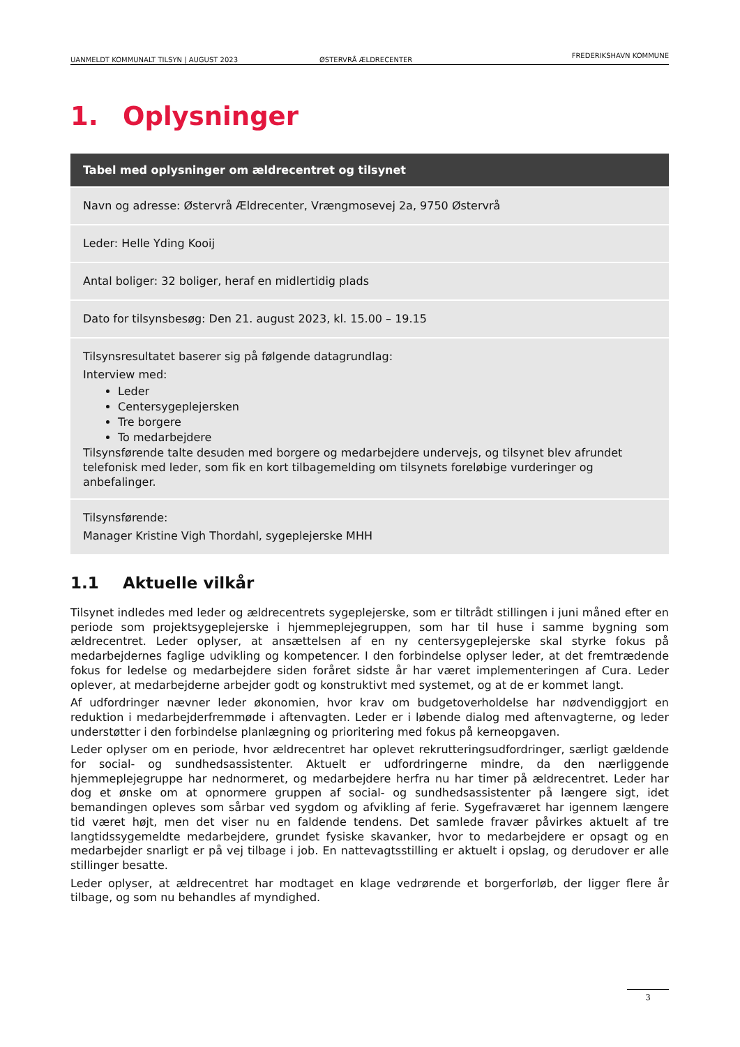UANMELDT KOMMUNALT TILSYN | AUGUST 2023 ØSTERVRÅ ÆLDRECENTER FREDERIKSHAVN KOMMUNE
1. Oplysninger
| Tabel med oplysninger om ældrecentret og tilsynet |
| --- |
| Navn og adresse: Østervrå Ældrecenter, Vrængmosevej 2a, 9750 Østervrå |
| Leder: Helle Yding Kooij |
| Antal boliger: 32 boliger, heraf en midlertidig plads |
| Dato for tilsynsbesøg: Den 21. august 2023, kl. 15.00 – 19.15 |
| Tilsynsresultatet baserer sig på følgende datagrundlag: Interview med: Leder Centersygeplejersken Tre borgere To medarbejdere Tilsynsførende talte desuden med borgere og medarbejdere undervejs, og tilsynet blev afrundet telefonisk med leder, som fik en kort tilbagemelding om tilsynets foreløbige vurderinger og anbefalinger. |
| Tilsynsførende: Manager Kristine Vigh Thordahl, sygeplejerske MHH |
1.1 Aktuelle vilkår
Tilsynet indledes med leder og ældrecentrets sygeplejerske, som er tiltrådt stillingen i juni måned efter en periode som projektsygeplejerske i hjemmeplejegruppen, som har til huse i samme bygning som ældrecentret. Leder oplyser, at ansættelsen af en ny centersygeplejerske skal styrke fokus på medarbejdernes faglige udvikling og kompetencer. I den forbindelse oplyser leder, at det fremtrædende fokus for ledelse og medarbejdere siden foråret sidste år har været implementeringen af Cura. Leder oplever, at medarbejderne arbejder godt og konstruktivt med systemet, og at de er kommet langt.
Af udfordringer nævner leder økonomien, hvor krav om budgetoverholdelse har nødvendiggjort en reduktion i medarbejderfremmøde i aftenvagten. Leder er i løbende dialog med aftenvagterne, og leder understøtter i den forbindelse planlægning og prioritering med fokus på kerneopgaven.
Leder oplyser om en periode, hvor ældrecentret har oplevet rekrutteringsudfordringer, særligt gældende for social- og sundhedsassistenter. Aktuelt er udfordringerne mindre, da den nærliggende hjemmeplejegruppe har nednormeret, og medarbejdere herfra nu har timer på ældrecentret. Leder har dog et ønske om at opnormere gruppen af social- og sundhedsassistenter på længere sigt, idet bemandingen opleves som sårbar ved sygdom og afvikling af ferie. Sygefraværet har igennem længere tid været højt, men det viser nu en faldende tendens. Det samlede fravær påvirkes aktuelt af tre langtidssygemeldte medarbejdere, grundet fysiske skavanker, hvor to medarbejdere er opsagt og en medarbejder snarligt er på vej tilbage i job. En nattevagtsstilling er aktuelt i opslag, og derudover er alle stillinger besatte.
Leder oplyser, at ældrecentret har modtaget en klage vedrørende et borgerforløb, der ligger flere år tilbage, og som nu behandles af myndighed.
3